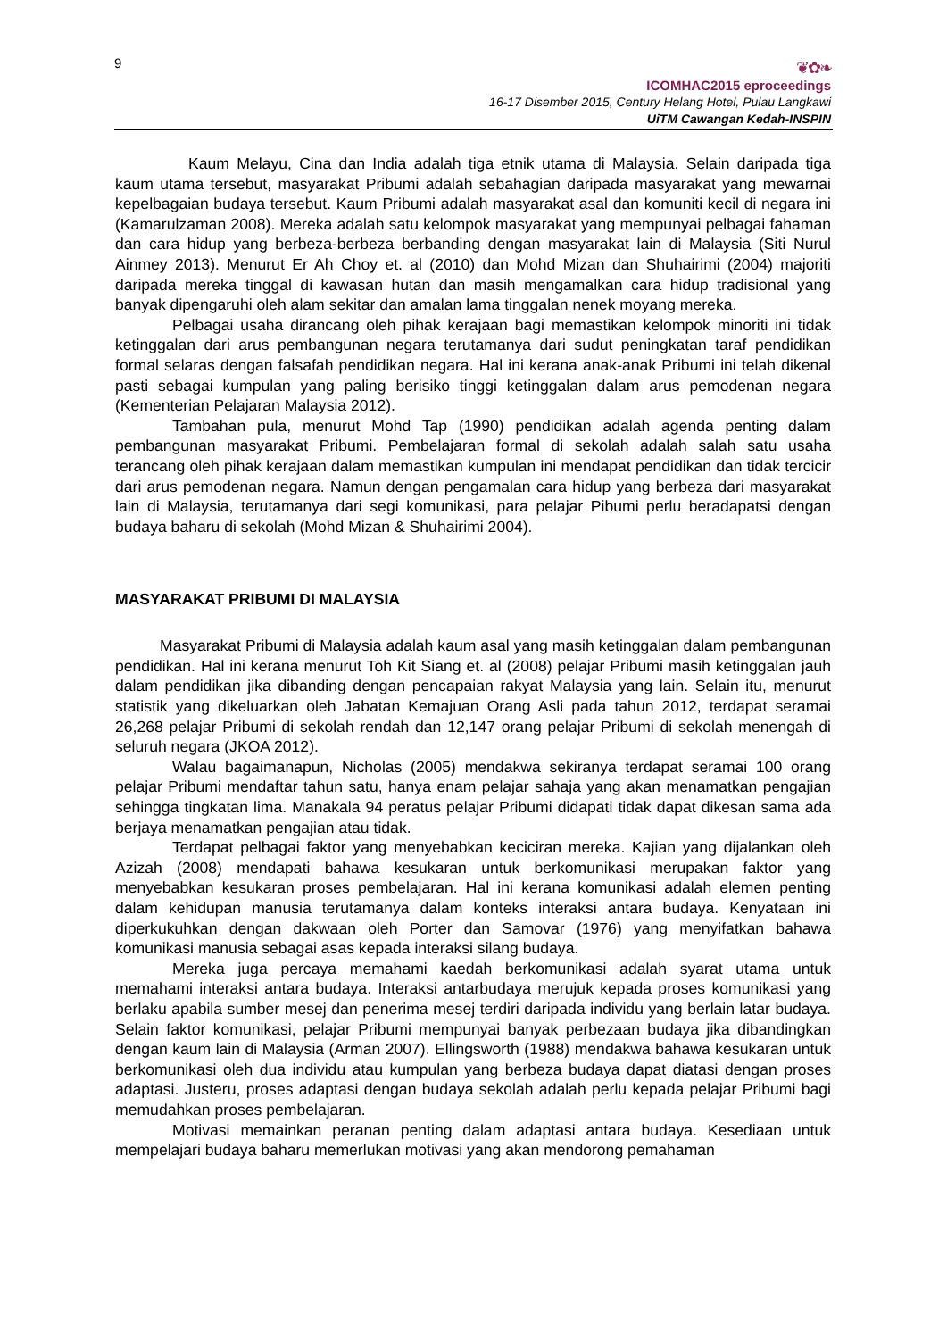9
❦✿❧
ICOMHAC2015 eproceedings
16-17 Disember 2015, Century Helang Hotel, Pulau Langkawi
UiTM Cawangan Kedah-INSPIN
Kaum Melayu, Cina dan India adalah tiga etnik utama di Malaysia. Selain daripada tiga kaum utama tersebut, masyarakat Pribumi adalah sebahagian daripada masyarakat yang mewarnai kepelbagaian budaya tersebut. Kaum Pribumi adalah masyarakat asal dan komuniti kecil di negara ini (Kamarulzaman 2008). Mereka adalah satu kelompok masyarakat yang mempunyai pelbagai fahaman dan cara hidup yang berbeza-berbeza berbanding dengan masyarakat lain di Malaysia (Siti Nurul Ainmey 2013). Menurut Er Ah Choy et. al (2010) dan Mohd Mizan dan Shuhairimi (2004) majoriti daripada mereka tinggal di kawasan hutan dan masih mengamalkan cara hidup tradisional yang banyak dipengaruhi oleh alam sekitar dan amalan lama tinggalan nenek moyang mereka.
Pelbagai usaha dirancang oleh pihak kerajaan bagi memastikan kelompok minoriti ini tidak ketinggalan dari arus pembangunan negara terutamanya dari sudut peningkatan taraf pendidikan formal selaras dengan falsafah pendidikan negara. Hal ini kerana anak-anak Pribumi ini telah dikenal pasti sebagai kumpulan yang paling berisiko tinggi ketinggalan dalam arus pemodenan negara (Kementerian Pelajaran Malaysia 2012).
Tambahan pula, menurut Mohd Tap (1990) pendidikan adalah agenda penting dalam pembangunan masyarakat Pribumi. Pembelajaran formal di sekolah adalah salah satu usaha terancang oleh pihak kerajaan dalam memastikan kumpulan ini mendapat pendidikan dan tidak tercicir dari arus pemodenan negara. Namun dengan pengamalan cara hidup yang berbeza dari masyarakat lain di Malaysia, terutamanya dari segi komunikasi, para pelajar Pibumi perlu beradapatsi dengan budaya baharu di sekolah (Mohd Mizan & Shuhairimi 2004).
MASYARAKAT PRIBUMI DI MALAYSIA
Masyarakat Pribumi di Malaysia adalah kaum asal yang masih ketinggalan dalam pembangunan pendidikan. Hal ini kerana menurut Toh Kit Siang et. al (2008) pelajar Pribumi masih ketinggalan jauh dalam pendidikan jika dibanding dengan pencapaian rakyat Malaysia yang lain. Selain itu, menurut statistik yang dikeluarkan oleh Jabatan Kemajuan Orang Asli pada tahun 2012, terdapat seramai 26,268 pelajar Pribumi di sekolah rendah dan 12,147 orang pelajar Pribumi di sekolah menengah di seluruh negara (JKOA 2012).
Walau bagaimanapun, Nicholas (2005) mendakwa sekiranya terdapat seramai 100 orang pelajar Pribumi mendaftar tahun satu, hanya enam pelajar sahaja yang akan menamatkan pengajian sehingga tingkatan lima. Manakala 94 peratus pelajar Pribumi didapati tidak dapat dikesan sama ada berjaya menamatkan pengajian atau tidak.
Terdapat pelbagai faktor yang menyebabkan keciciran mereka. Kajian yang dijalankan oleh Azizah (2008) mendapati bahawa kesukaran untuk berkomunikasi merupakan faktor yang menyebabkan kesukaran proses pembelajaran. Hal ini kerana komunikasi adalah elemen penting dalam kehidupan manusia terutamanya dalam konteks interaksi antara budaya. Kenyataan ini diperkukuhkan dengan dakwaan oleh Porter dan Samovar (1976) yang menyifatkan bahawa komunikasi manusia sebagai asas kepada interaksi silang budaya.
Mereka juga percaya memahami kaedah berkomunikasi adalah syarat utama untuk memahami interaksi antara budaya. Interaksi antarbudaya merujuk kepada proses komunikasi yang berlaku apabila sumber mesej dan penerima mesej terdiri daripada individu yang berlain latar budaya. Selain faktor komunikasi, pelajar Pribumi mempunyai banyak perbezaan budaya jika dibandingkan dengan kaum lain di Malaysia (Arman 2007). Ellingsworth (1988) mendakwa bahawa kesukaran untuk berkomunikasi oleh dua individu atau kumpulan yang berbeza budaya dapat diatasi dengan proses adaptasi. Justeru, proses adaptasi dengan budaya sekolah adalah perlu kepada pelajar Pribumi bagi memudahkan proses pembelajaran.
Motivasi memainkan peranan penting dalam adaptasi antara budaya. Kesediaan untuk mempelajari budaya baharu memerlukan motivasi yang akan mendorong pemahaman